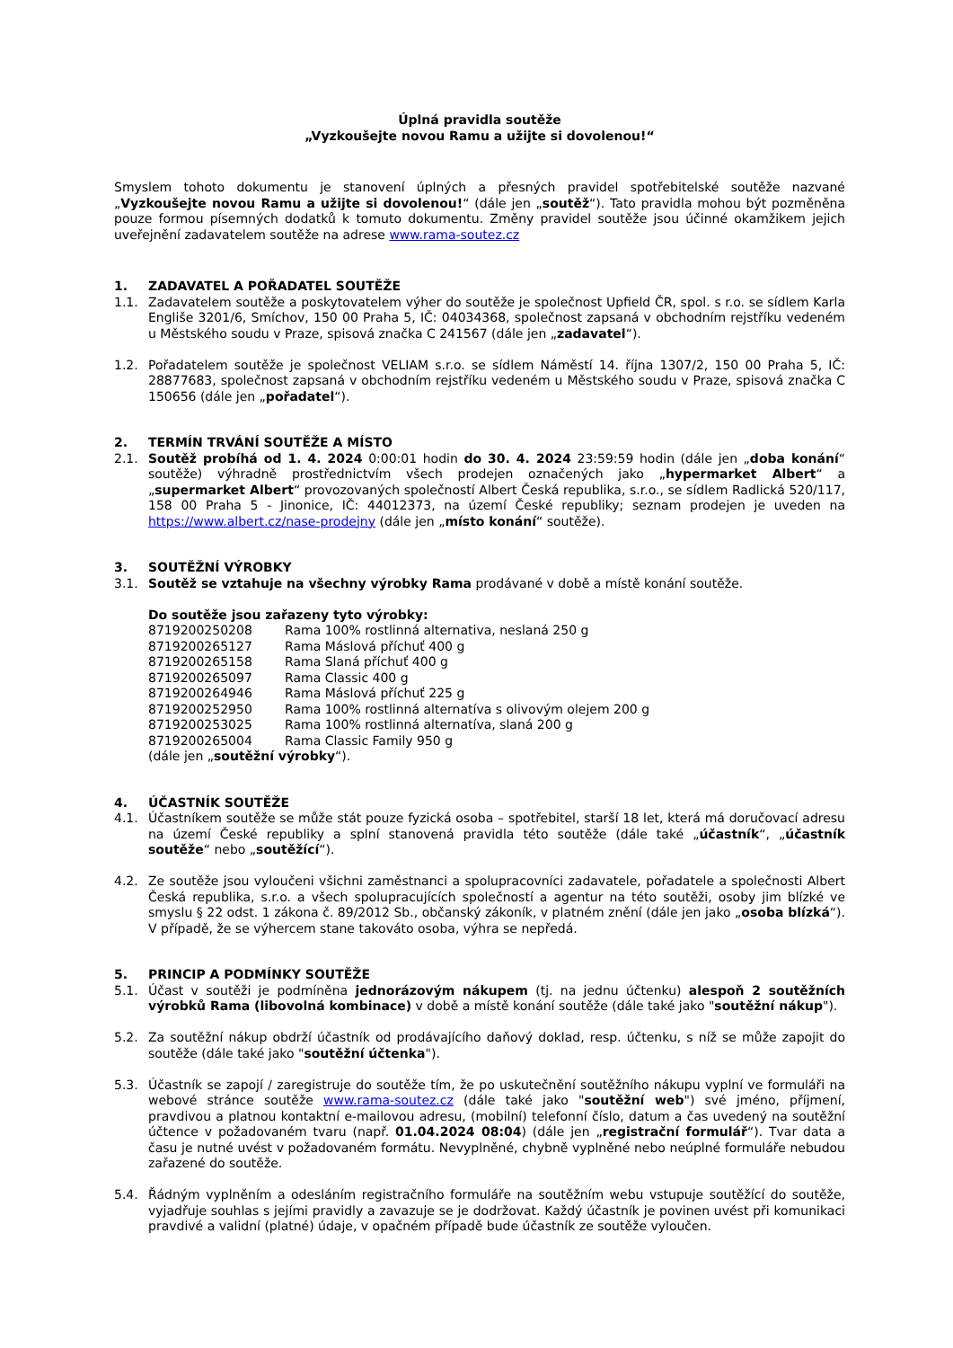Úplná pravidla soutěže
„Vyzkoušejte novou Ramu a užijte si dovolenou!“
Smyslem tohoto dokumentu je stanovení úplných a přesných pravidel spotřebitelské soutěže nazvané „Vyzkoušejte novou Ramu a užijte si dovolenou!“ (dále jen „soutěž“). Tato pravidla mohou být pozměněna pouze formou písemných dodatků k tomuto dokumentu. Změny pravidel soutěže jsou účinné okamžikem jejich uveřejnění zadavatelem soutěže na adrese www.rama-soutez.cz
1. ZADAVATEL A POŘADATEL SOUTĚŽE
1.1. Zadavatelem soutěže a poskytovatelem výher do soutěže je společnost Upfield ČR, spol. s r.o. se sídlem Karla Engliše 3201/6, Smíchov, 150 00 Praha 5, IČ: 04034368, společnost zapsaná v obchodním rejstříku vedeném u Městského soudu v Praze, spisová značka C 241567 (dále jen „zadavatel“).
1.2. Pořadatelem soutěže je společnost VELIAM s.r.o. se sídlem Náměstí 14. října 1307/2, 150 00 Praha 5, IČ: 28877683, společnost zapsaná v obchodním rejstříku vedeném u Městského soudu v Praze, spisová značka C 150656 (dále jen „pořadatel“).
2. TERMÍN TRVÁNÍ SOUTĚŽE A MÍSTO
2.1. Soutěž probíhá od 1. 4. 2024 0:00:01 hodin do 30. 4. 2024 23:59:59 hodin (dále jen „doba konání“ soutěže) výhradně prostřednictvím všech prodejen označených jako „hypermarket Albert“ a „supermarket Albert“ provozovaných společností Albert Česká republika, s.r.o., se sídlem Radlická 520/117, 158 00 Praha 5 - Jinonice, IČ: 44012373, na území České republiky; seznam prodejen je uveden na https://www.albert.cz/nase-prodejny (dále jen „místo konání“ soutěže).
3. SOUTĚŽNÍ VÝROBKY
3.1. Soutěž se vztahuje na všechny výrobky Rama prodávané v době a místě konání soutěže.
Do soutěže jsou zařazeny tyto výrobky:
8719200250208 Rama 100% rostlinná alternativa, neslaná 250 g
8719200265127 Rama Máslová příchuť 400 g
8719200265158 Rama Slaná příchuť 400 g
8719200265097 Rama Classic 400 g
8719200264946 Rama Máslová příchuť 225 g
8719200252950 Rama 100% rostlinná alternatíva s olivovým olejem 200 g
8719200253025 Rama 100% rostlinná alternatíva, slaná 200 g
8719200265004 Rama Classic Family 950 g
(dále jen „soutěžní výrobky“).
4. ÚČASTNÍK SOUTĚŽE
4.1. Účastníkem soutěže se může stát pouze fyzická osoba – spotřebitel, starší 18 let, která má doručovací adresu na území České republiky a splní stanovená pravidla této soutěže (dále také „účastník“, „účastník soutěže“ nebo „soutěžící“).
4.2. Ze soutěže jsou vyloučeni všichni zaměstnanci a spolupracovníci zadavatele, pořadatele a společnosti Albert Česká republika, s.r.o. a všech spolupracujících společností a agentur na této soutěži, osoby jim blízké ve smyslu § 22 odst. 1 zákona č. 89/2012 Sb., občanský zákoník, v platném znění (dále jen jako „osoba blízká“). V případě, že se výhercem stane takováto osoba, výhra se nepředá.
5. PRINCIP A PODMÍNKY SOUTĚŽE
5.1. Účast v soutěži je podmíněna jednorázovým nákupem (tj. na jednu účtenku) alespoň 2 soutěžních výrobků Rama (libovolná kombinace) v době a místě konání soutěže (dále také jako "soutěžní nákup").
5.2. Za soutěžní nákup obdrží účastník od prodávajícího daňový doklad, resp. účtenku, s níž se může zapojit do soutěže (dále také jako "soutěžní účtenka").
5.3. Účastník se zapojí / zaregistruje do soutěže tím, že po uskutečnění soutěžního nákupu vyplní ve formuláři na webové stránce soutěže www.rama-soutez.cz (dále také jako "soutěžní web") své jméno, příjmení, pravdivou a platnou kontaktní e-mailovou adresu, (mobilní) telefonní číslo, datum a čas uvedený na soutěžní účtence v požadovaném tvaru (např. 01.04.2024 08:04) (dále jen „registrační formulář“). Tvar data a času je nutné uvést v požadovaném formátu. Nevyplněné, chybně vyplněné nebo neúplné formuláře nebudou zařazené do soutěže.
5.4. Řádným vyplněním a odesláním registračního formuláře na soutěžním webu vstupuje soutěžící do soutěže, vyjadřuje souhlas s jejími pravidly a zavazuje se je dodržovat. Každý účastník je povinen uvést při komunikaci pravdivé a validní (platné) údaje, v opačném případě bude účastník ze soutěže vyloučen.